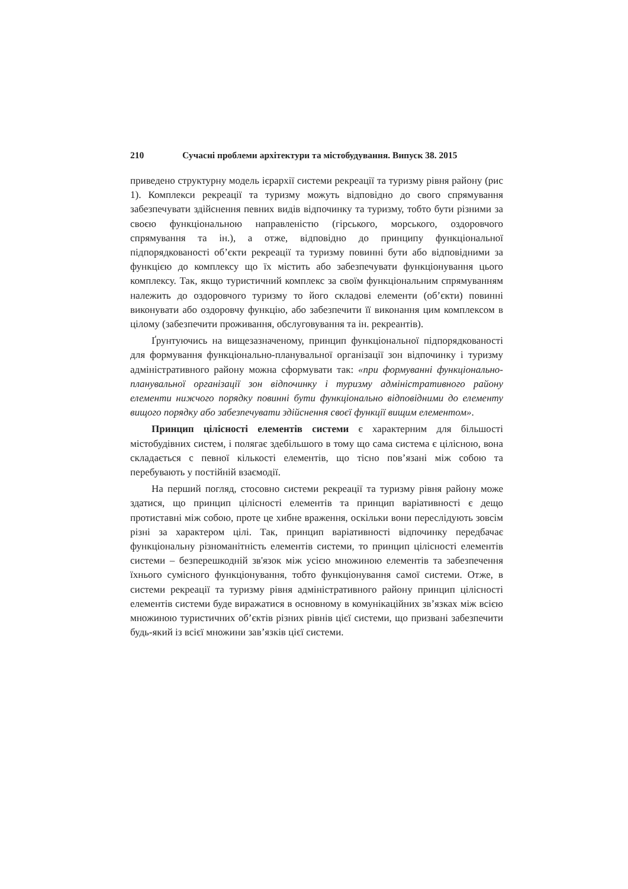210 Сучасні проблеми архітектури та містобудування. Випуск 38. 2015
приведено структурну модель ієрархії системи рекреації та туризму рівня району (рис 1). Комплекси рекреації та туризму можуть відповідно до свого спрямування забезпечувати здійснення певних видів відпочинку та туризму, тобто бути різними за своєю функціональною направленістю (гірського, морського, оздоровчого спрямування та ін.), а отже, відповідно до принципу функціональної підпорядкованості об’єкти рекреації та туризму повинні бути або відповідними за функцією до комплексу що їх містить або забезпечувати функціонування цього комплексу. Так, якщо туристичний комплекс за своїм функціональним спрямуванням належить до оздоровчого туризму то його складові елементи (об’єкти) повинні виконувати або оздоровчу функцію, або забезпечити її виконання цим комплексом в цілому (забезпечити проживання, обслуговування та ін. рекреантів).
Ґрунтуючись на вищезазначеному, принцип функціональної підпорядкованості для формування функціонально-планувальної організації зон відпочинку і туризму адміністративного району можна сформувати так: «при формуванні функціонально-планувальної організації зон відпочинку і туризму адміністративного району елементи нижчого порядку повинні бути функціонально відповідними до елементу вищого порядку або забезпечувати здійснення своєї функції вищим елементом».
Принцип цілісності елементів системи є характерним для більшості містобудівних систем, і полягає здебільшого в тому що сама система є цілісною, вона складається с певної кількості елементів, що тісно пов’язані між собою та перебувають у постійній взаємодії.
На перший погляд, стосовно системи рекреації та туризму рівня району може здатися, що принцип цілісності елементів та принцип варіативності є дещо протиставні між собою, проте це хибне враження, оскільки вони переслідують зовсім різні за характером цілі. Так, принцип варіативності відпочинку передбачає функціональну різноманітність елементів системи, то принцип цілісності елементів системи – безперешкодній зв'язок між усією множиною елементів та забезпечення їхнього сумісного функціонування, тобто функціонування самої системи. Отже, в системи рекреації та туризму рівня адміністративного району принцип цілісності елементів системи буде виражатися в основному в комунікаційних зв’язках між всією множиною туристичних об’єктів різних рівнів цієї системи, що призвані забезпечити будь-який із всієї множини зав’язків цієї системи.